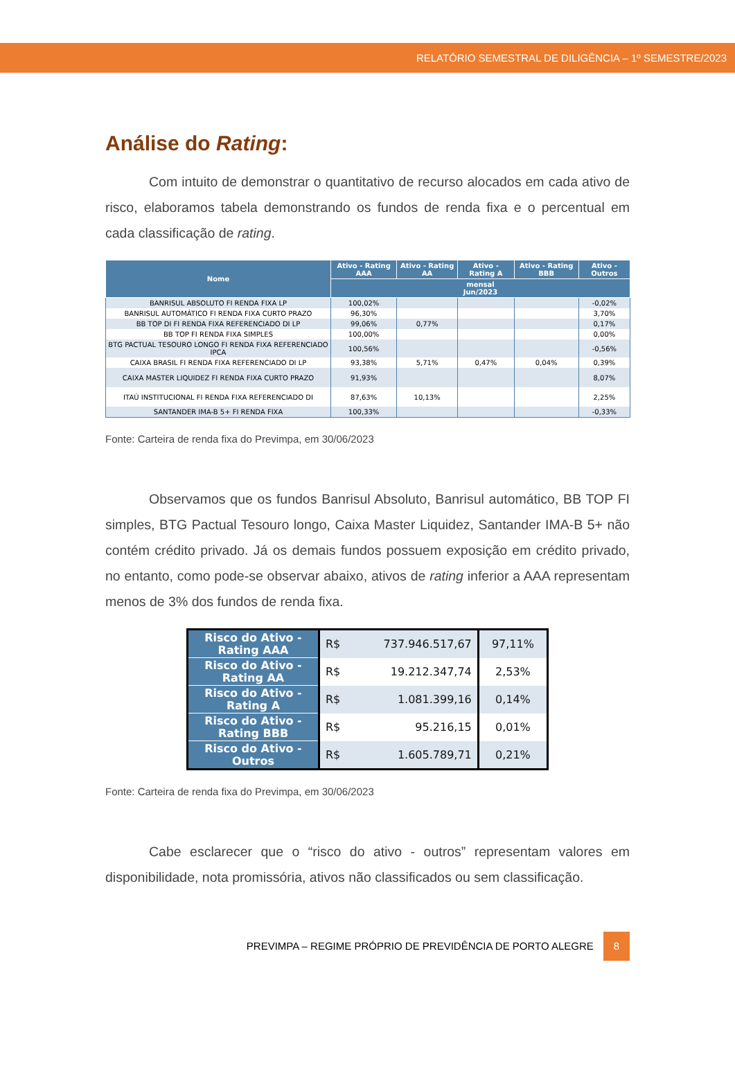RELATÓRIO SEMESTRAL DE DILIGÊNCIA – 1º SEMESTRE/2023
Análise do Rating:
Com intuito de demonstrar o quantitativo de recurso alocados em cada ativo de risco, elaboramos tabela demonstrando os fundos de renda fixa e o percentual em cada classificação de rating.
| Nome | Ativo - Rating AAA | Ativo - Rating AA | Ativo - Rating A | Ativo - Rating BBB | Ativo - Outros |
| --- | --- | --- | --- | --- | --- |
| | mensal Jun/2023 | | | | |
| BANRISUL ABSOLUTO FI RENDA FIXA LP | 100,02% | | | | -0,02% |
| BANRISUL AUTOMÁTICO FI RENDA FIXA CURTO PRAZO | 96,30% | | | | 3,70% |
| BB TOP DI FI RENDA FIXA REFERENCIADO DI LP | 99,06% | 0,77% | | | 0,17% |
| BB TOP FI RENDA FIXA SIMPLES | 100,00% | | | | 0,00% |
| BTG PACTUAL TESOURO LONGO FI RENDA FIXA REFERENCIADO IPCA | 100,56% | | | | -0,56% |
| CAIXA BRASIL FI RENDA FIXA REFERENCIADO DI LP | 93,38% | 5,71% | 0,47% | 0,04% | 0,39% |
| CAIXA MASTER LIQUIDEZ FI RENDA FIXA CURTO PRAZO | 91,93% | | | | 8,07% |
| ITAÚ INSTITUCIONAL FI RENDA FIXA REFERENCIADO DI | 87,63% | 10,13% | | | 2,25% |
| SANTANDER IMA-B 5+ FI RENDA FIXA | 100,33% | | | | -0,33% |
Fonte: Carteira de renda fixa do Previmpa, em 30/06/2023
Observamos que os fundos Banrisul Absoluto, Banrisul automático, BB TOP FI simples, BTG Pactual Tesouro longo, Caixa Master Liquidez, Santander IMA-B 5+ não contém crédito privado. Já os demais fundos possuem exposição em crédito privado, no entanto, como pode-se observar abaixo, ativos de rating inferior a AAA representam menos de 3% dos fundos de renda fixa.
| Risco do Ativo - Rating AAA | R$ | 737.946.517,67 | 97,11% |
| Risco do Ativo - Rating AA | R$ | 19.212.347,74 | 2,53% |
| Risco do Ativo - Rating A | R$ | 1.081.399,16 | 0,14% |
| Risco do Ativo - Rating BBB | R$ | 95.216,15 | 0,01% |
| Risco do Ativo - Outros | R$ | 1.605.789,71 | 0,21% |
Fonte: Carteira de renda fixa do Previmpa, em 30/06/2023
Cabe esclarecer que o “risco do ativo - outros” representam valores em disponibilidade, nota promissória, ativos não classificados ou sem classificação.
PREVIMPA – REGIME PRÓPRIO DE PREVIDÊNCIA DE PORTO ALEGRE 8